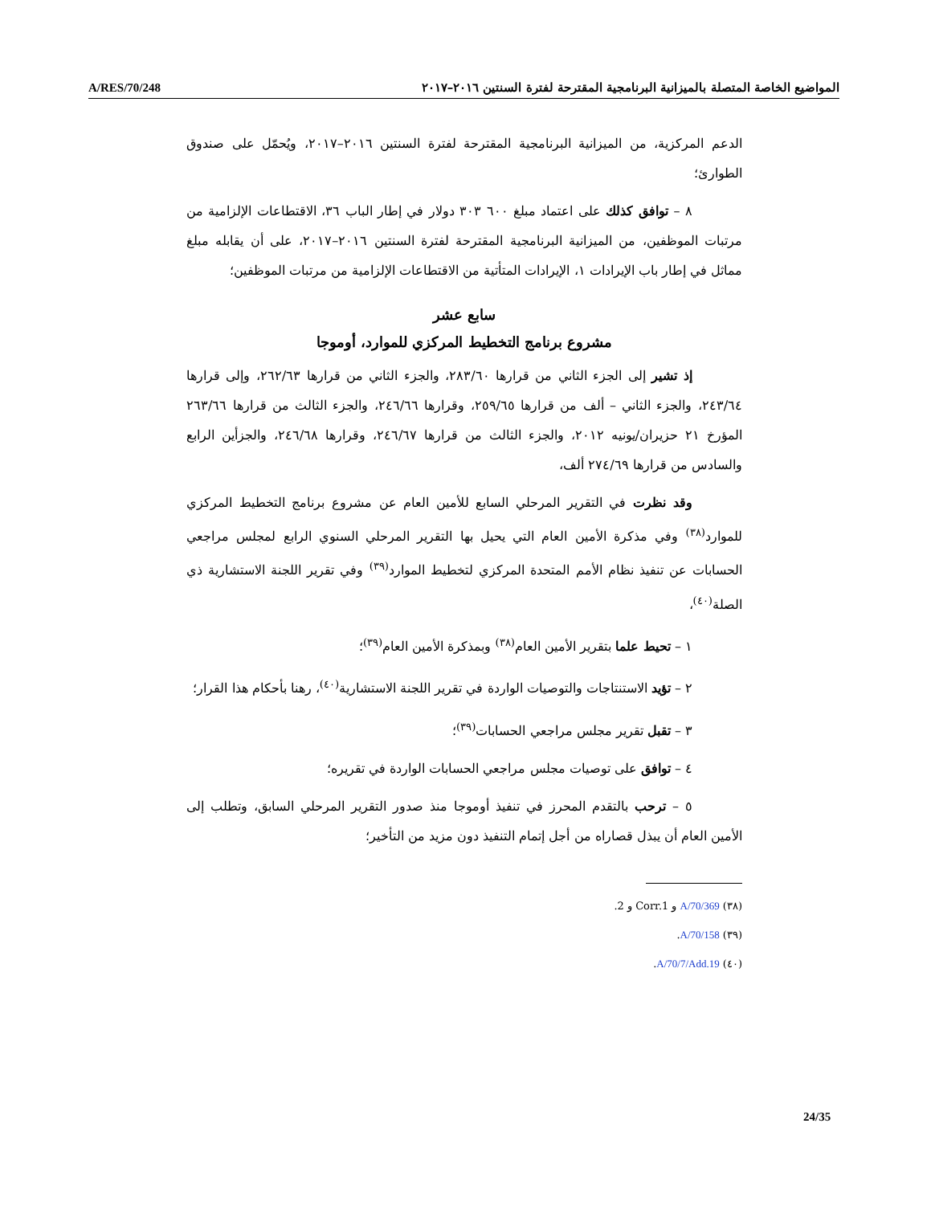A/RES/70/248 المواضيع الخاصة المتصلة بالميزانية البرنامجية المقترحة لفترة السنتين ٢٠١٦–٢٠١٧
الدعم المركزية، من الميزانية البرنامجية المقترحة لفترة السنتين ٢٠١٦–٢٠١٧، ويُحمّل على صندوق الطوارئ؛
٨ – توافق كذلك على اعتماد مبلغ ٦٠٠ ٣٠٣ دولار في إطار الباب ٣٦، الاقتطاعات الإلزامية من مرتبات الموظفين، من الميزانية البرنامجية المقترحة لفترة السنتين ٢٠١٦–٢٠١٧، على أن يقابله مبلغ مماثل في إطار باب الإيرادات ١، الإيرادات المتأتية من الاقتطاعات الإلزامية من مرتبات الموظفين؛
سابع عشر
مشروع برنامج التخطيط المركزي للموارد، أوموجا
إذ تشير إلى الجزء الثاني من قرارها ٢٨٣/٦٠، والجزء الثاني من قرارها ٢٦٢/٦٣، وإلى قرارها ٢٤٣/٦٤، والجزء الثاني – ألف من قرارها ٢٥٩/٦٥، وقرارها ٢٤٦/٦٦، والجزء الثالث من قرارها ٢٦٣/٦٦ المؤرخ ٢١ حزيران/يونيه ٢٠١٢، والجزء الثالث من قرارها ٢٤٦/٦٧، وقرارها ٢٤٦/٦٨، والجزأين الرابع والسادس من قرارها ٢٧٤/٦٩ ألف،
وقد نظرت في التقرير المرحلي السابع للأمين العام عن مشروع برنامج التخطيط المركزي للموارد<sup>(٣٨)</sup> وفي مذكرة الأمين العام التي يحيل بها التقرير المرحلي السنوي الرابع لمجلس مراجعي الحسابات عن تنفيذ نظام الأمم المتحدة المركزي لتخطيط الموارد<sup>(٣٩)</sup> وفي تقرير اللجنة الاستشارية ذي الصلة<sup>(٤٠)</sup>،
١ – تحيط علما بتقرير الأمين العام<sup>(٣٨)</sup> وبمذكرة الأمين العام<sup>(٣٩)</sup>؛
٢ – تؤيد الاستنتاجات والتوصيات الواردة في تقرير اللجنة الاستشارية<sup>(٤٠)</sup>، رهنا بأحكام هذا القرار؛
٣ – تقبل تقرير مجلس مراجعي الحسابات<sup>(٣٩)</sup>؛
٤ – توافق على توصيات مجلس مراجعي الحسابات الواردة في تقريره؛
٥ – ترحب بالتقدم المحرز في تنفيذ أوموجا منذ صدور التقرير المرحلي السابق، وتطلب إلى الأمين العام أن يبذل قصاراه من أجل إتمام التنفيذ دون مزيد من التأخير؛
(٣٨) A/70/369 و Corr.1 و 2.
(٣٩) A/70/158.
(٤٠) A/70/7/Add.19.
24/35